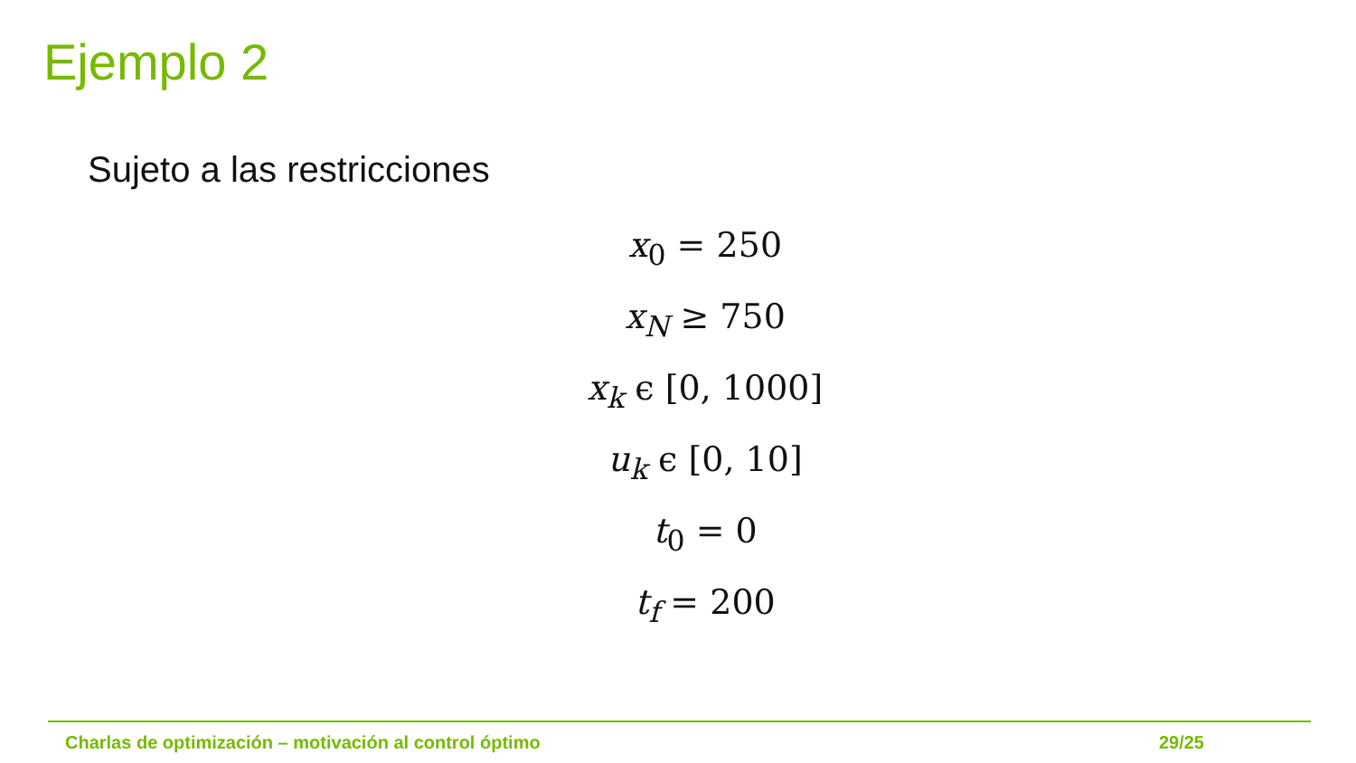Ejemplo 2
Sujeto a las restricciones
x<sub>0</sub> = 250
x<sub>N</sub> ≥ 750
x<sub>k</sub> ϵ [0, 1000]
u<sub>k</sub> ϵ [0, 10]
t<sub>0</sub> = 0
t<sub>f</sub> = 200
Charlas de optimización – motivación al control óptimo 29/25